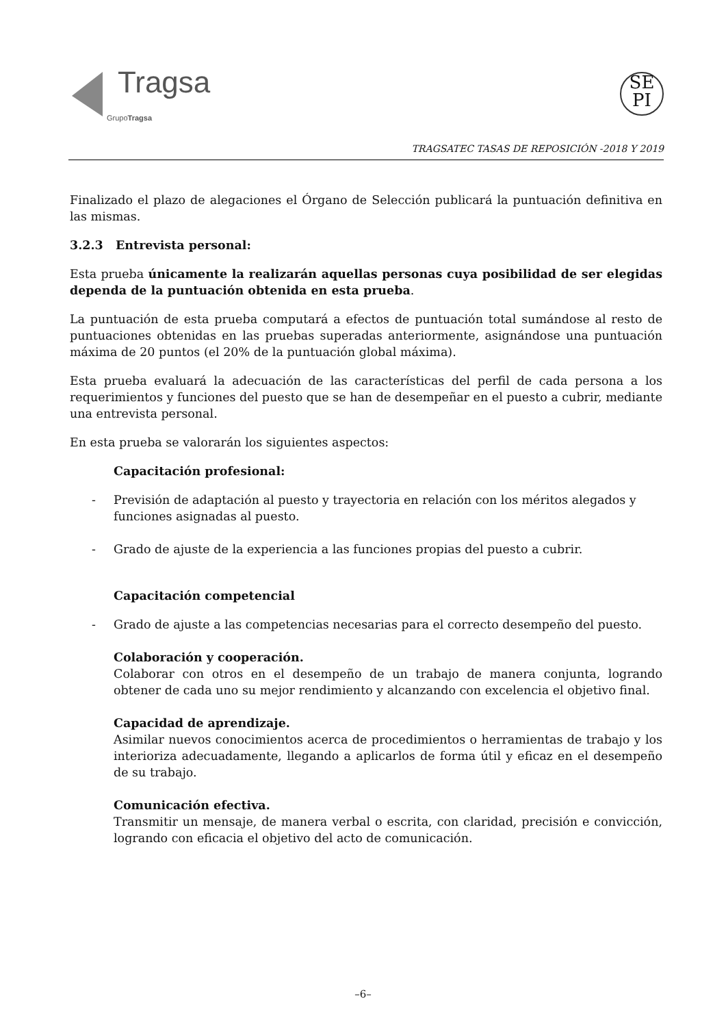Tragsa
GrupoTragsa
SE
PI
TRAGSATEC TASAS DE REPOSICIÓN -2018 Y 2019
Finalizado el plazo de alegaciones el Órgano de Selección publicará la puntuación definitiva en las mismas.
3.2.3 Entrevista personal:
Esta prueba únicamente la realizarán aquellas personas cuya posibilidad de ser elegidas dependa de la puntuación obtenida en esta prueba.
La puntuación de esta prueba computará a efectos de puntuación total sumándose al resto de puntuaciones obtenidas en las pruebas superadas anteriormente, asignándose una puntuación máxima de 20 puntos (el 20% de la puntuación global máxima).
Esta prueba evaluará la adecuación de las características del perfil de cada persona a los requerimientos y funciones del puesto que se han de desempeñar en el puesto a cubrir, mediante una entrevista personal.
En esta prueba se valorarán los siguientes aspectos:
Capacitación profesional:
- Previsión de adaptación al puesto y trayectoria en relación con los méritos alegados y funciones asignadas al puesto.
- Grado de ajuste de la experiencia a las funciones propias del puesto a cubrir.
Capacitación competencial
- Grado de ajuste a las competencias necesarias para el correcto desempeño del puesto.
Colaboración y cooperación.
Colaborar con otros en el desempeño de un trabajo de manera conjunta, logrando obtener de cada uno su mejor rendimiento y alcanzando con excelencia el objetivo final.
Capacidad de aprendizaje.
Asimilar nuevos conocimientos acerca de procedimientos o herramientas de trabajo y los interioriza adecuadamente, llegando a aplicarlos de forma útil y eficaz en el desempeño de su trabajo.
Comunicación efectiva.
Transmitir un mensaje, de manera verbal o escrita, con claridad, precisión e convicción, logrando con eficacia el objetivo del acto de comunicación.
–6–